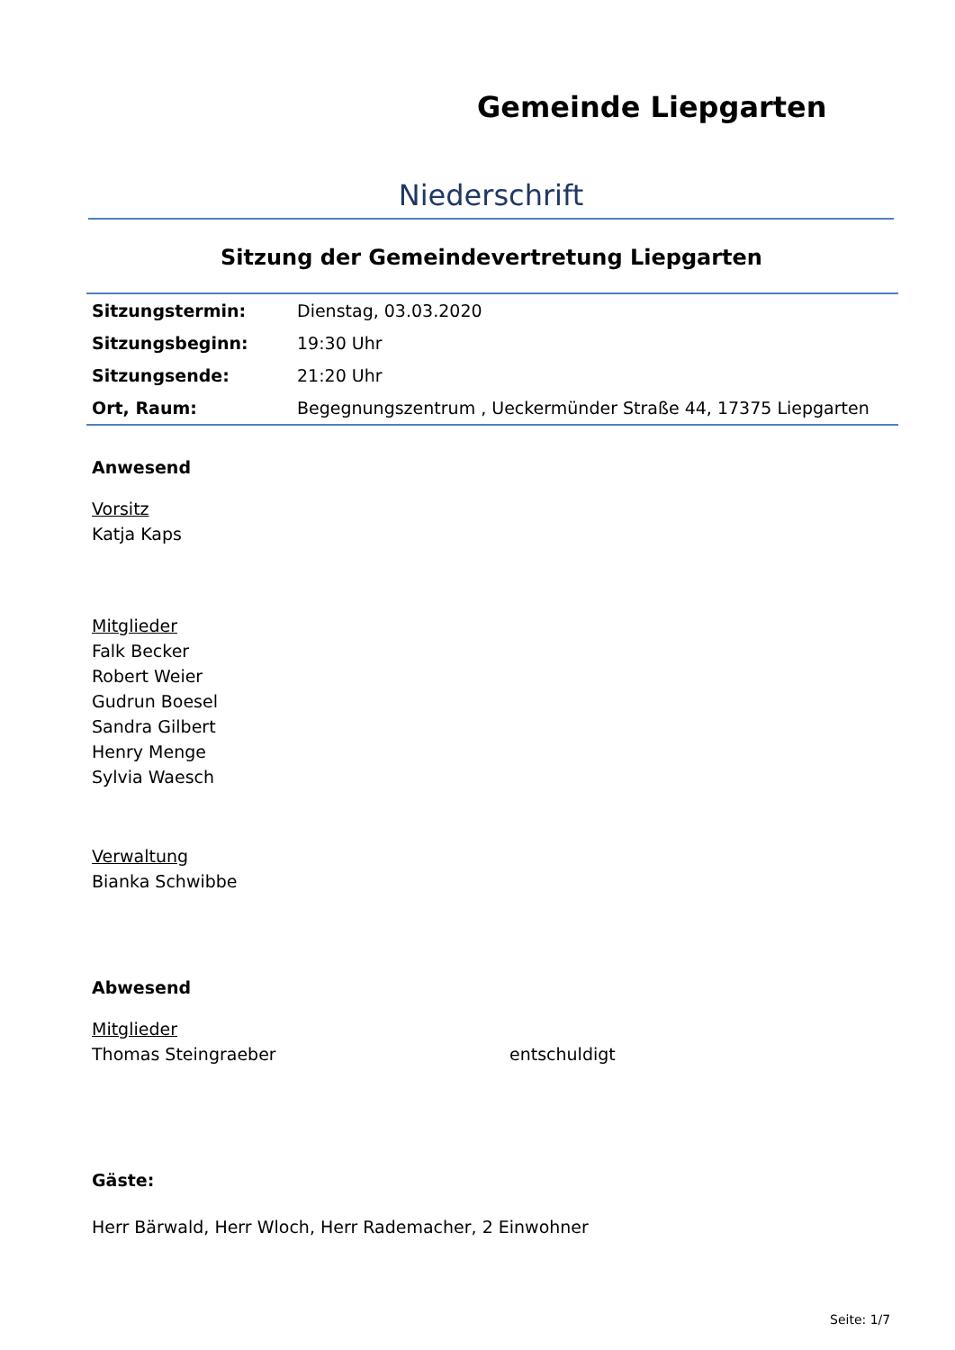Gemeinde Liepgarten
Niederschrift
Sitzung der Gemeindevertretung Liepgarten
| Sitzungstermin: | Dienstag, 03.03.2020 |
| Sitzungsbeginn: | 19:30 Uhr |
| Sitzungsende: | 21:20 Uhr |
| Ort, Raum: | Begegnungszentrum , Ueckermünder Straße 44, 17375 Liepgarten |
Anwesend
Vorsitz
Katja Kaps
Mitglieder
Falk Becker
Robert Weier
Gudrun Boesel
Sandra Gilbert
Henry Menge
Sylvia Waesch
Verwaltung
Bianka Schwibbe
Abwesend
Mitglieder
Thomas Steingraeber entschuldigt
Gäste:
Herr Bärwald, Herr Wloch, Herr Rademacher, 2 Einwohner
Seite: 1/7